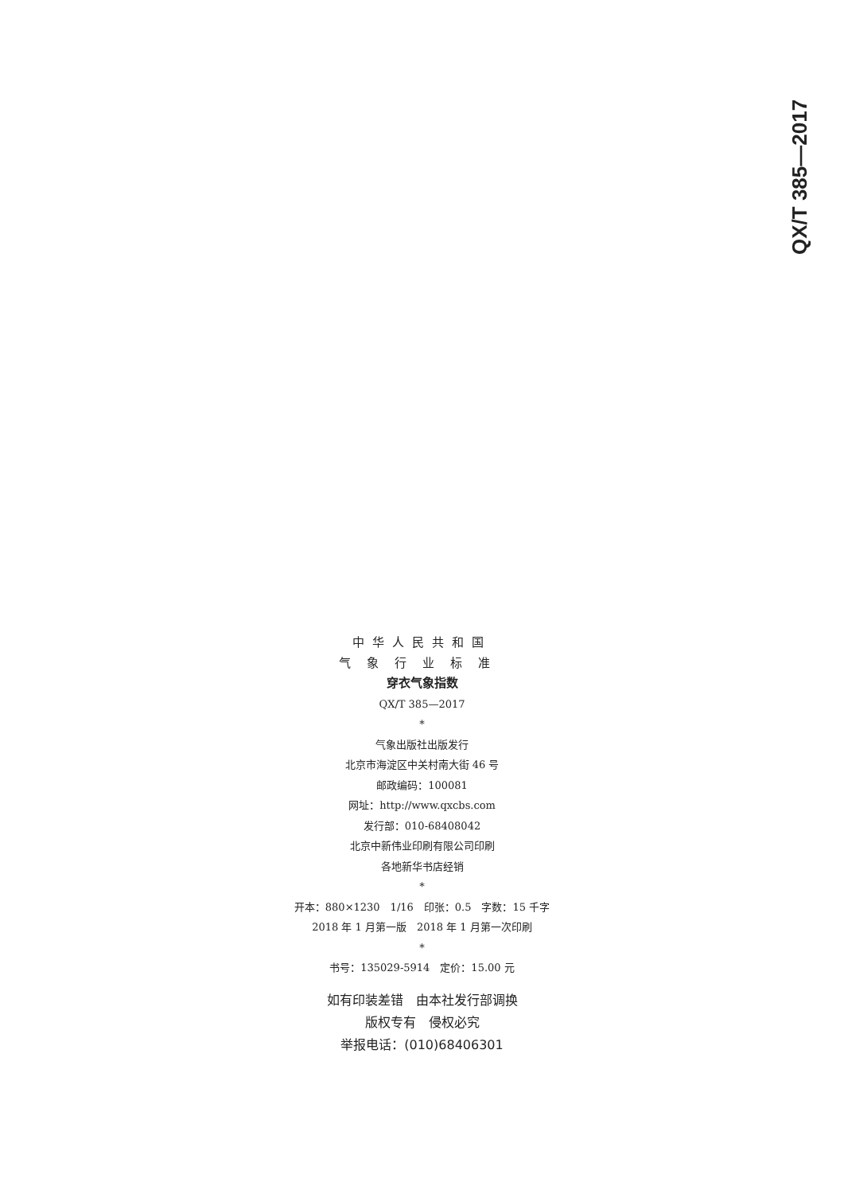QX/T 385—2017
中华人民共和国
气象行业标准
穿衣气象指数
QX/T 385—2017
*
气象出版社出版发行
北京市海淀区中关村南大街 46 号
邮政编码：100081
网址：http://www.qxcbs.com
发行部：010-68408042
北京中新伟业印刷有限公司印刷
各地新华书店经销
*
开本：880×1230　1/16　印张：0.5　字数：15 千字
2018 年 1 月第一版　2018 年 1 月第一次印刷
*
书号：135029-5914　定价：15.00 元
如有印装差错　由本社发行部调换
版权专有　侵权必究
举报电话：(010)68406301